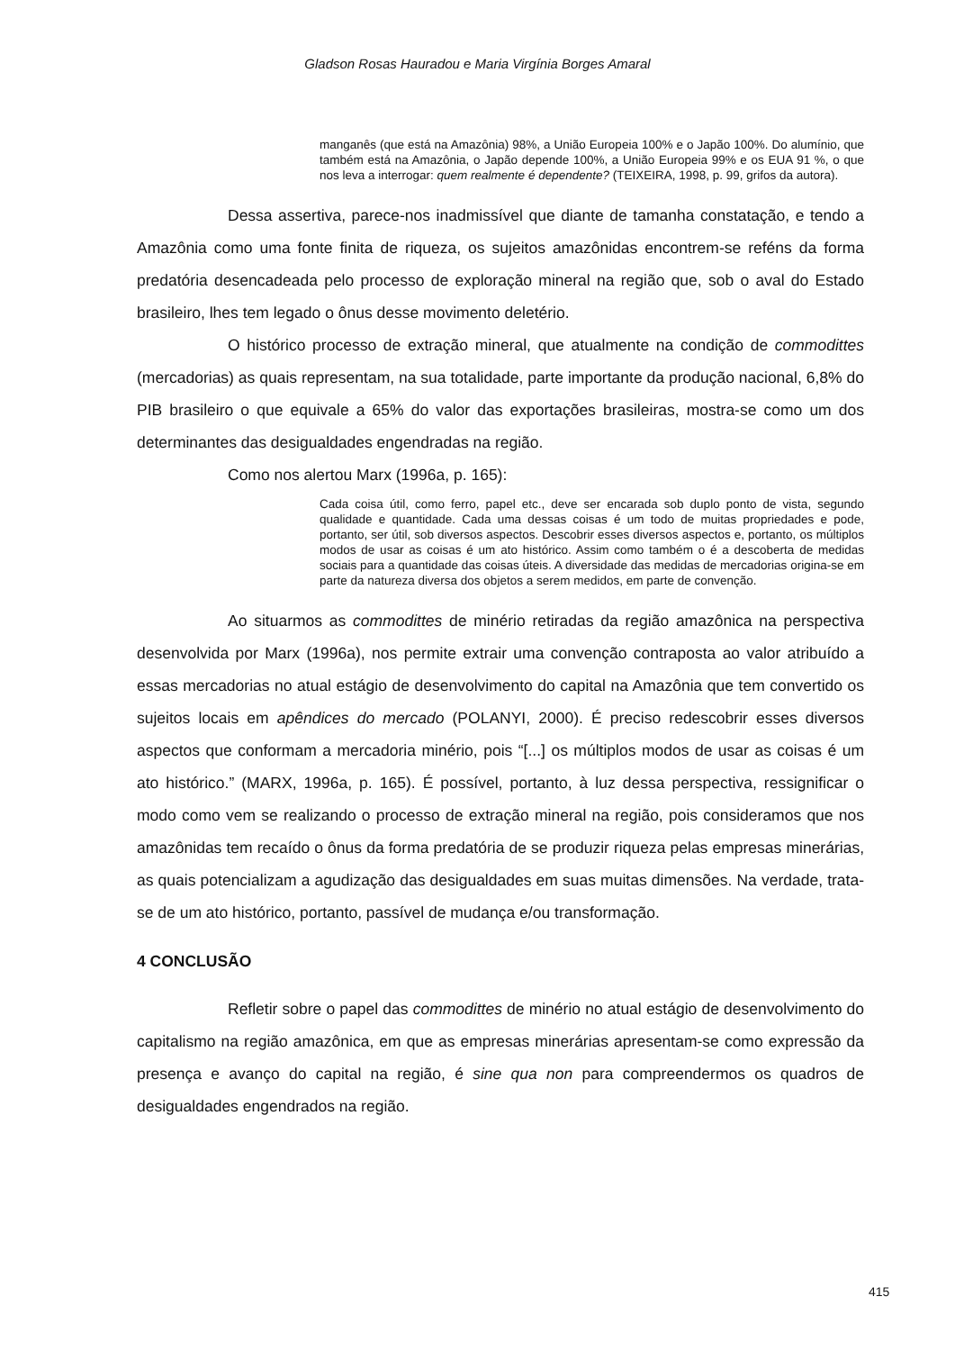Gladson Rosas Hauradou e Maria Virgínia Borges Amaral
manganês (que está na Amazônia) 98%, a União Europeia 100% e o Japão 100%. Do alumínio, que também está na Amazônia, o Japão depende 100%, a União Europeia 99% e os EUA 91 %, o que nos leva a interrogar: quem realmente é dependente? (TEIXEIRA, 1998, p. 99, grifos da autora).
Dessa assertiva, parece-nos inadmissível que diante de tamanha constatação, e tendo a Amazônia como uma fonte finita de riqueza, os sujeitos amazônidas encontrem-se reféns da forma predatória desencadeada pelo processo de exploração mineral na região que, sob o aval do Estado brasileiro, lhes tem legado o ônus desse movimento deletério.
O histórico processo de extração mineral, que atualmente na condição de commodittes (mercadorias) as quais representam, na sua totalidade, parte importante da produção nacional, 6,8% do PIB brasileiro o que equivale a 65% do valor das exportações brasileiras, mostra-se como um dos determinantes das desigualdades engendradas na região.
Como nos alertou Marx (1996a, p. 165):
Cada coisa útil, como ferro, papel etc., deve ser encarada sob duplo ponto de vista, segundo qualidade e quantidade. Cada uma dessas coisas é um todo de muitas propriedades e pode, portanto, ser útil, sob diversos aspectos. Descobrir esses diversos aspectos e, portanto, os múltiplos modos de usar as coisas é um ato histórico. Assim como também o é a descoberta de medidas sociais para a quantidade das coisas úteis. A diversidade das medidas de mercadorias origina-se em parte da natureza diversa dos objetos a serem medidos, em parte de convenção.
Ao situarmos as commodittes de minério retiradas da região amazônica na perspectiva desenvolvida por Marx (1996a), nos permite extrair uma convenção contraposta ao valor atribuído a essas mercadorias no atual estágio de desenvolvimento do capital na Amazônia que tem convertido os sujeitos locais em apêndices do mercado (POLANYI, 2000). É preciso redescobrir esses diversos aspectos que conformam a mercadoria minério, pois “[...] os múltiplos modos de usar as coisas é um ato histórico.” (MARX, 1996a, p. 165). É possível, portanto, à luz dessa perspectiva, ressignificar o modo como vem se realizando o processo de extração mineral na região, pois consideramos que nos amazônidas tem recaído o ônus da forma predatória de se produzir riqueza pelas empresas minerárias, as quais potencializam a agudização das desigualdades em suas muitas dimensões. Na verdade, trata-se de um ato histórico, portanto, passível de mudança e/ou transformação.
4 CONCLUSÃO
Refletir sobre o papel das commodittes de minério no atual estágio de desenvolvimento do capitalismo na região amazônica, em que as empresas minerárias apresentam-se como expressão da presença e avanço do capital na região, é sine qua non para compreendermos os quadros de desigualdades engendrados na região.
415